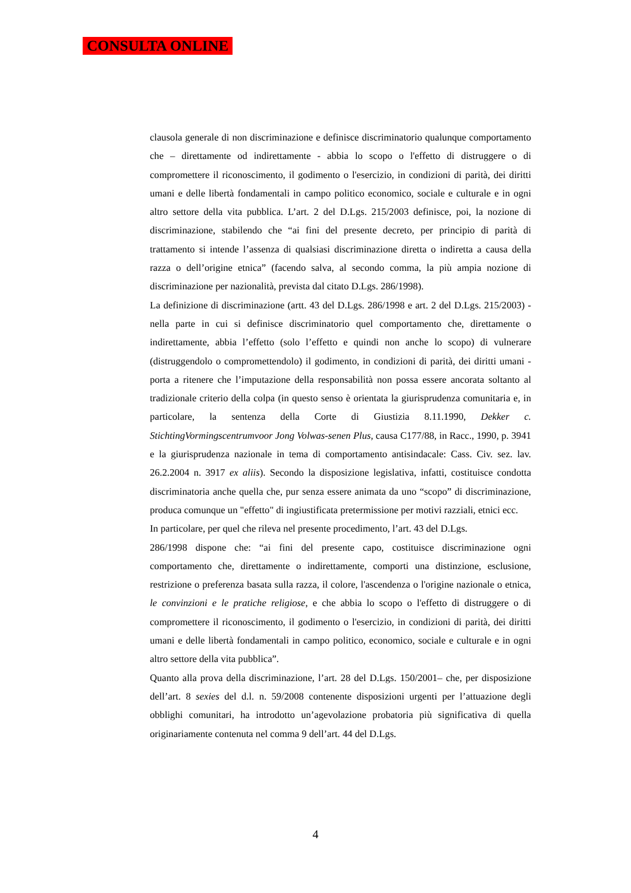CONSULTA ONLINE
clausola generale di non discriminazione e definisce discriminatorio qualunque comportamento che – direttamente od indirettamente - abbia lo scopo o l'effetto di distruggere o di compromettere il riconoscimento, il godimento o l'esercizio, in condizioni di parità, dei diritti umani e delle libertà fondamentali in campo politico economico, sociale e culturale e in ogni altro settore della vita pubblica. L’art. 2 del D.Lgs. 215/2003 definisce, poi, la nozione di discriminazione, stabilendo che “ai fini del presente decreto, per principio di parità di trattamento si intende l’assenza di qualsiasi discriminazione diretta o indiretta a causa della razza o dell’origine etnica” (facendo salva, al secondo comma, la più ampia nozione di discriminazione per nazionalità, prevista dal citato D.Lgs. 286/1998).
La definizione di discriminazione (artt. 43 del D.Lgs. 286/1998 e art. 2 del D.Lgs. 215/2003) - nella parte in cui si definisce discriminatorio quel comportamento che, direttamente o indirettamente, abbia l’effetto (solo l’effetto e quindi non anche lo scopo) di vulnerare (distruggendolo o compromettendolo) il godimento, in condizioni di parità, dei diritti umani - porta a ritenere che l’imputazione della responsabilità non possa essere ancorata soltanto al tradizionale criterio della colpa (in questo senso è orientata la giurisprudenza comunitaria e, in particolare, la sentenza della Corte di Giustizia 8.11.1990, Dekker c. StichtingVormingscentrumvoor Jong Volwas-senen Plus, causa C177/88, in Racc., 1990, p. 3941 e la giurisprudenza nazionale in tema di comportamento antisindacale: Cass. Civ. sez. lav. 26.2.2004 n. 3917 ex aliis). Secondo la disposizione legislativa, infatti, costituisce condotta discriminatoria anche quella che, pur senza essere animata da uno “scopo” di discriminazione, produca comunque un "effetto" di ingiustificata pretermissione per motivi razziali, etnici ecc.
In particolare, per quel che rileva nel presente procedimento, l’art. 43 del D.Lgs.
286/1998 dispone che: “ai fini del presente capo, costituisce discriminazione ogni comportamento che, direttamente o indirettamente, comporti una distinzione, esclusione, restrizione o preferenza basata sulla razza, il colore, l'ascendenza o l'origine nazionale o etnica, le convinzioni e le pratiche religiose, e che abbia lo scopo o l'effetto di distruggere o di compromettere il riconoscimento, il godimento o l'esercizio, in condizioni di parità, dei diritti umani e delle libertà fondamentali in campo politico, economico, sociale e culturale e in ogni altro settore della vita pubblica”.
Quanto alla prova della discriminazione, l’art. 28 del D.Lgs. 150/2001– che, per disposizione dell’art. 8 sexies del d.l. n. 59/2008 contenente disposizioni urgenti per l’attuazione degli obblighi comunitari, ha introdotto un’agevolazione probatoria più significativa di quella originariamente contenuta nel comma 9 dell’art. 44 del D.Lgs.
4